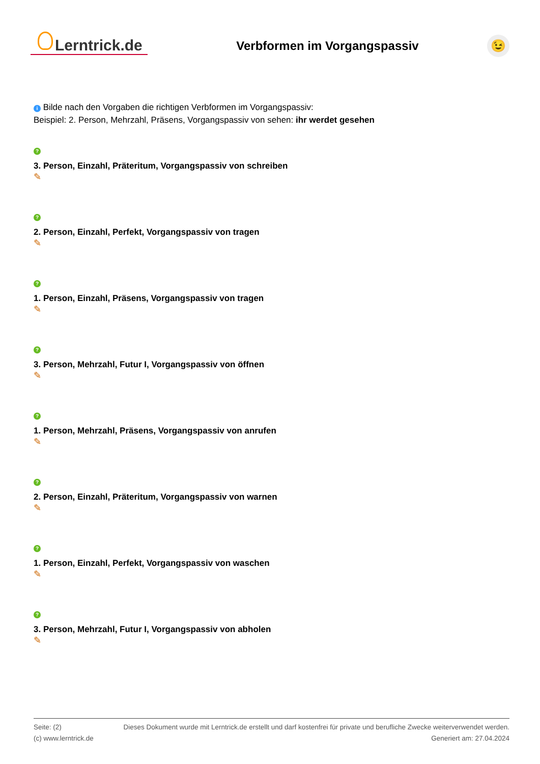Lerntrick.de
Verbformen im Vorgangspassiv
😉
i Bilde nach den Vorgaben die richtigen Verbformen im Vorgangspassiv:
Beispiel: 2. Person, Mehrzahl, Präsens, Vorgangspassiv von sehen: ihr werdet gesehen
?
3. Person, Einzahl, Präteritum, Vorgangspassiv von schreiben
✎
?
2. Person, Einzahl, Perfekt, Vorgangspassiv von tragen
✎
?
1. Person, Einzahl, Präsens, Vorgangspassiv von tragen
✎
?
3. Person, Mehrzahl, Futur I, Vorgangspassiv von öffnen
✎
?
1. Person, Mehrzahl, Präsens, Vorgangspassiv von anrufen
✎
?
2. Person, Einzahl, Präteritum, Vorgangspassiv von warnen
✎
?
1. Person, Einzahl, Perfekt, Vorgangspassiv von waschen
✎
?
3. Person, Mehrzahl, Futur I, Vorgangspassiv von abholen
✎
Seite: (2)
(c) www.lerntrick.de
Dieses Dokument wurde mit Lerntrick.de erstellt und darf kostenfrei für private und berufliche Zwecke weiterverwendet werden.
Generiert am: 27.04.2024